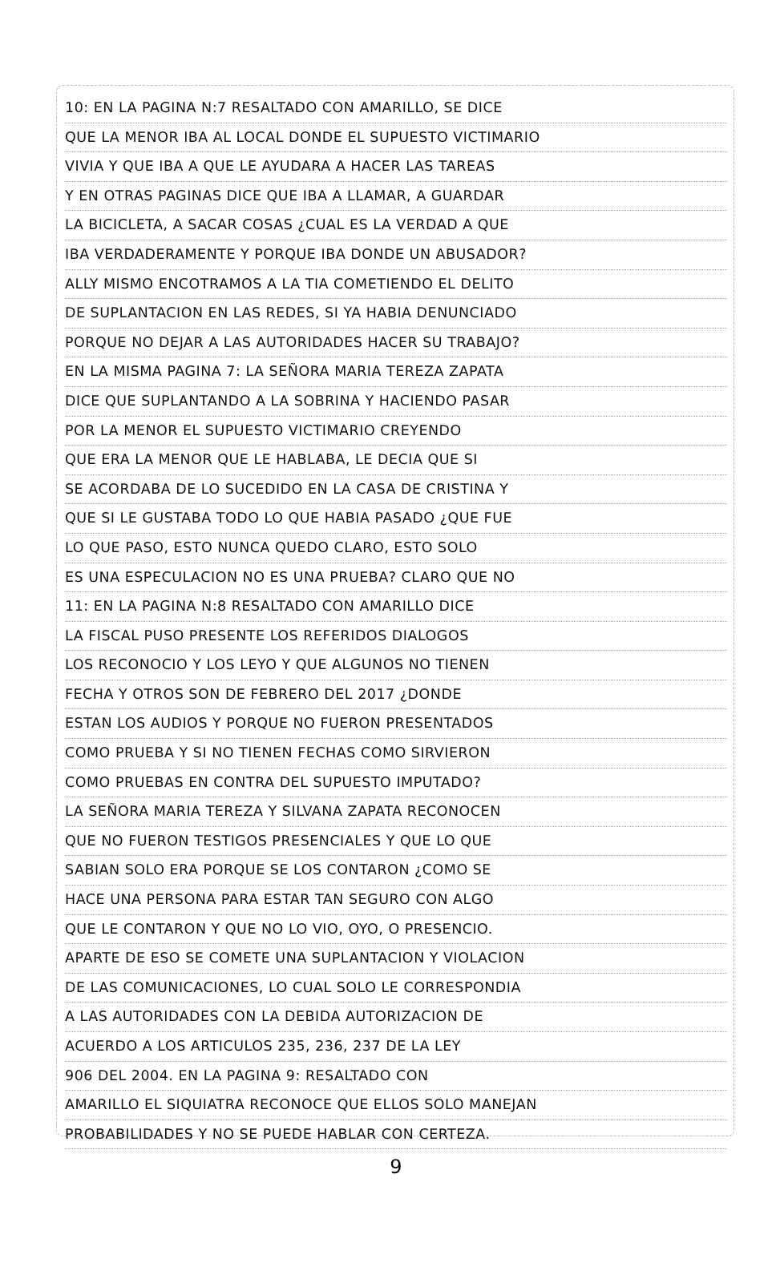10: EN LA PAGINA N:7 RESALTADO CON AMARILLO, SE DICE
QUE LA MENOR IBA AL LOCAL DONDE EL SUPUESTO VICTIMARIO
VIVIA Y QUE IBA A QUE LE AYUDARA A HACER LAS TAREAS
Y EN OTRAS PAGINAS DICE QUE IBA A LLAMAR, A GUARDAR
LA BICICLETA, A SACAR COSAS ¿CUAL ES LA VERDAD A QUE
IBA VERDADERAMENTE Y PORQUE IBA DONDE UN ABUSADOR?
ALLY MISMO ENCOTRAMOS A LA TIA COMETIENDO EL DELITO
DE SUPLANTACION EN LAS REDES, SI YA HABIA DENUNCIADO
PORQUE NO DEJAR A LAS AUTORIDADES HACER SU TRABAJO?
EN LA MISMA PAGINA 7: LA SEÑORA MARIA TEREZA ZAPATA
DICE QUE SUPLANTANDO A LA SOBRINA Y HACIENDO PASAR
POR LA MENOR EL SUPUESTO VICTIMARIO CREYENDO
QUE ERA LA MENOR QUE LE HABLABA, LE DECIA QUE SI
SE ACORDABA DE LO SUCEDIDO EN LA CASA DE CRISTINA Y
QUE SI LE GUSTABA TODO LO QUE HABIA PASADO ¿QUE FUE
LO QUE PASO, ESTO NUNCA QUEDO CLARO, ESTO SOLO
ES UNA ESPECULACION NO ES UNA PRUEBA? CLARO QUE NO
11: EN LA PAGINA N:8 RESALTADO CON AMARILLO DICE
LA FISCAL PUSO PRESENTE LOS REFERIDOS DIALOGOS
LOS RECONOCIO Y LOS LEYO Y QUE ALGUNOS NO TIENEN
FECHA Y OTROS SON DE FEBRERO DEL 2017 ¿DONDE
ESTAN LOS AUDIOS Y PORQUE NO FUERON PRESENTADOS
COMO PRUEBA Y SI NO TIENEN FECHAS COMO SIRVIERON
COMO PRUEBAS EN CONTRA DEL SUPUESTO IMPUTADO?
LA SEÑORA MARIA TEREZA Y SILVANA ZAPATA RECONOCEN
QUE NO FUERON TESTIGOS PRESENCIALES Y QUE LO QUE
SABIAN SOLO ERA PORQUE SE LOS CONTARON ¿COMO SE
HACE UNA PERSONA PARA ESTAR TAN SEGURO CON ALGO
QUE LE CONTARON Y QUE NO LO VIO, OYO, O PRESENCIO.
APARTE DE ESO SE COMETE UNA SUPLANTACION Y VIOLACION
DE LAS COMUNICACIONES, LO CUAL SOLO LE CORRESPONDIA
A LAS AUTORIDADES CON LA DEBIDA AUTORIZACION DE
ACUERDO A LOS ARTICULOS 235, 236, 237 DE LA LEY
906 DEL 2004. EN LA PAGINA 9: RESALTADO CON
AMARILLO EL SIQUIATRA RECONOCE QUE ELLOS SOLO MANEJAN
PROBABILIDADES Y NO SE PUEDE HABLAR CON CERTEZA.
9